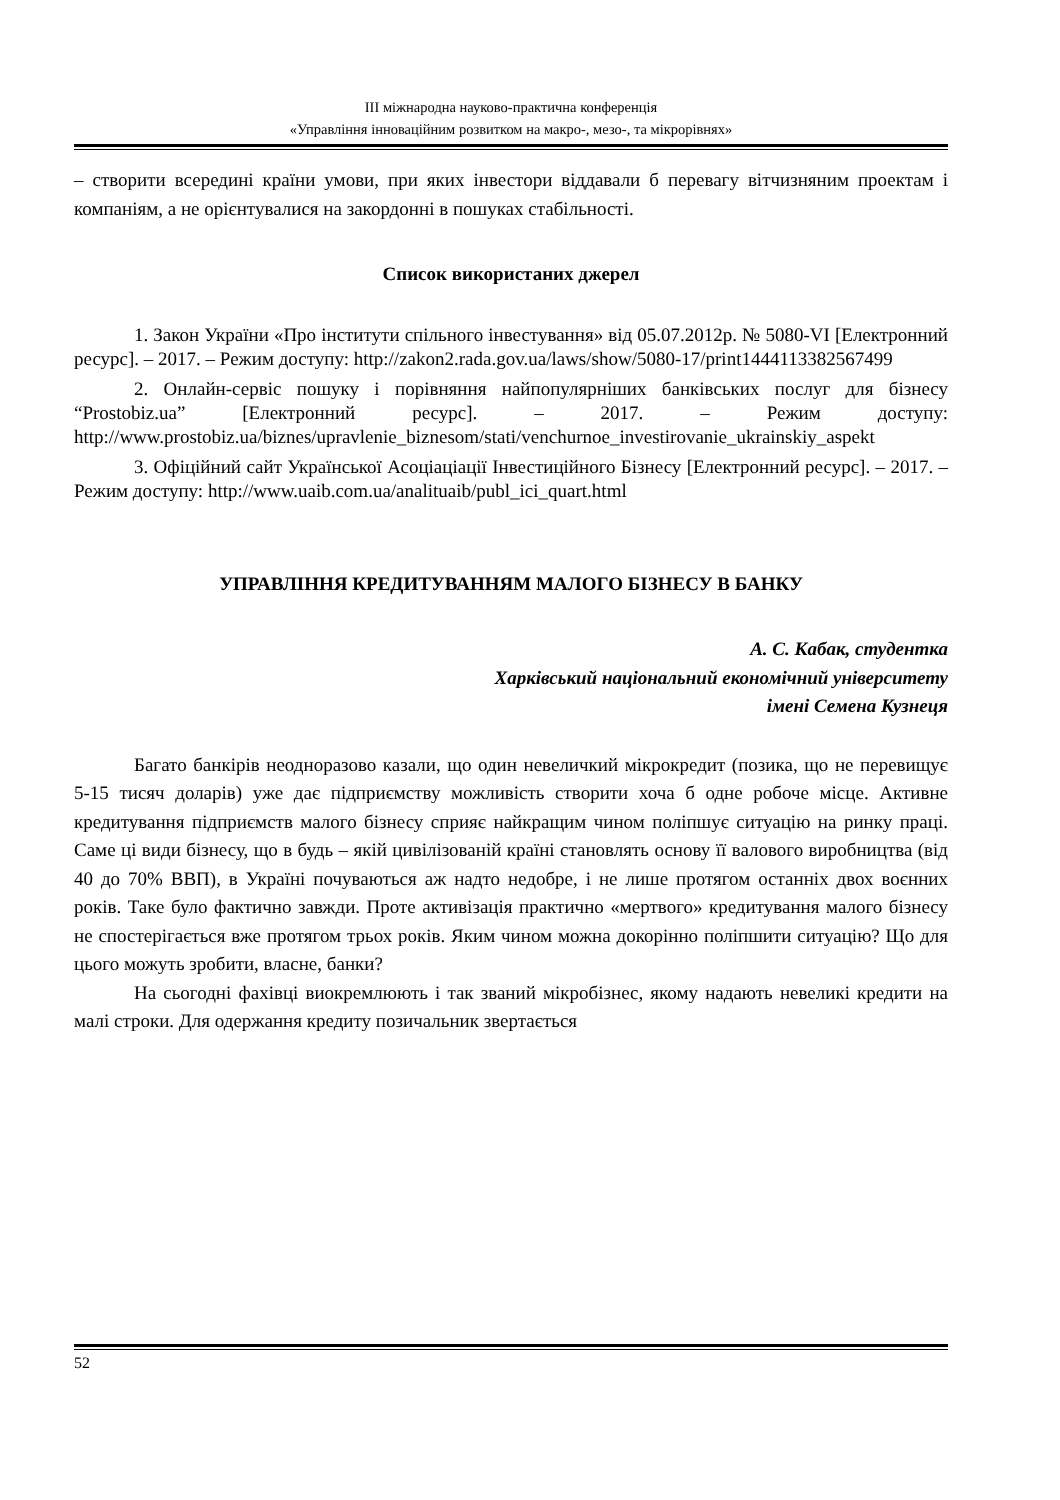ІІІ міжнародна науково-практична конференція
«Управління інноваційним розвитком на макро-, мезо-, та мікрорівнях»
– створити всередині країни умови, при яких інвестори віддавали б перевагу вітчизняним проектам і компаніям, а не орієнтувалися на закордонні в пошуках стабільності.
Список використаних джерел
1. Закон України «Про інститути спільного інвестування» від 05.07.2012р. № 5080-VI [Електронний ресурс]. – 2017. – Режим доступу: http://zakon2.rada.gov.ua/laws/show/5080-17/print1444113382567499
2. Онлайн-сервіс пошуку і порівняння найпопулярніших банківських послуг для бізнесу “Prostobiz.ua” [Електронний ресурс]. – 2017. – Режим доступу: http://www.prostobiz.ua/biznes/upravlenie_biznesom/stati/venchurnoe_investirovanie_ukrainskiy_aspekt
3. Офіційний сайт Української Асоціаціації Інвестиційного Бізнесу [Електронний ресурс]. – 2017. – Режим доступу: http://www.uaib.com.ua/analituaib/publ_ici_quart.html
УПРАВЛІННЯ КРЕДИТУВАННЯМ МАЛОГО БІЗНЕСУ В БАНКУ
А. С. Кабак, студентка
Харківський національний економічний університету
імені Семена Кузнеця
Багато банкірів неодноразово казали, що один невеличкий мікрокредит (позика, що не перевищує 5-15 тисяч доларів) уже дає підприємству можливість створити хоча б одне робоче місце. Активне кредитування підприємств малого бізнесу сприяє найкращим чином поліпшує ситуацію на ринку праці. Саме ці види бізнесу, що в будь – якій цивілізованій країні становлять основу її валового виробництва (від 40 до 70% ВВП), в Україні почуваються аж надто недобре, і не лише протягом останніх двох воєнних років. Таке було фактично завжди. Проте активізація практично «мертвого» кредитування малого бізнесу не спостерігається вже протягом трьох років. Яким чином можна докорінно поліпшити ситуацію? Що для цього можуть зробити, власне, банки?
На сьогодні фахівці виокремлюють і так званий мікробізнес, якому надають невеликі кредити на малі строки. Для одержання кредиту позичальник звертається
52